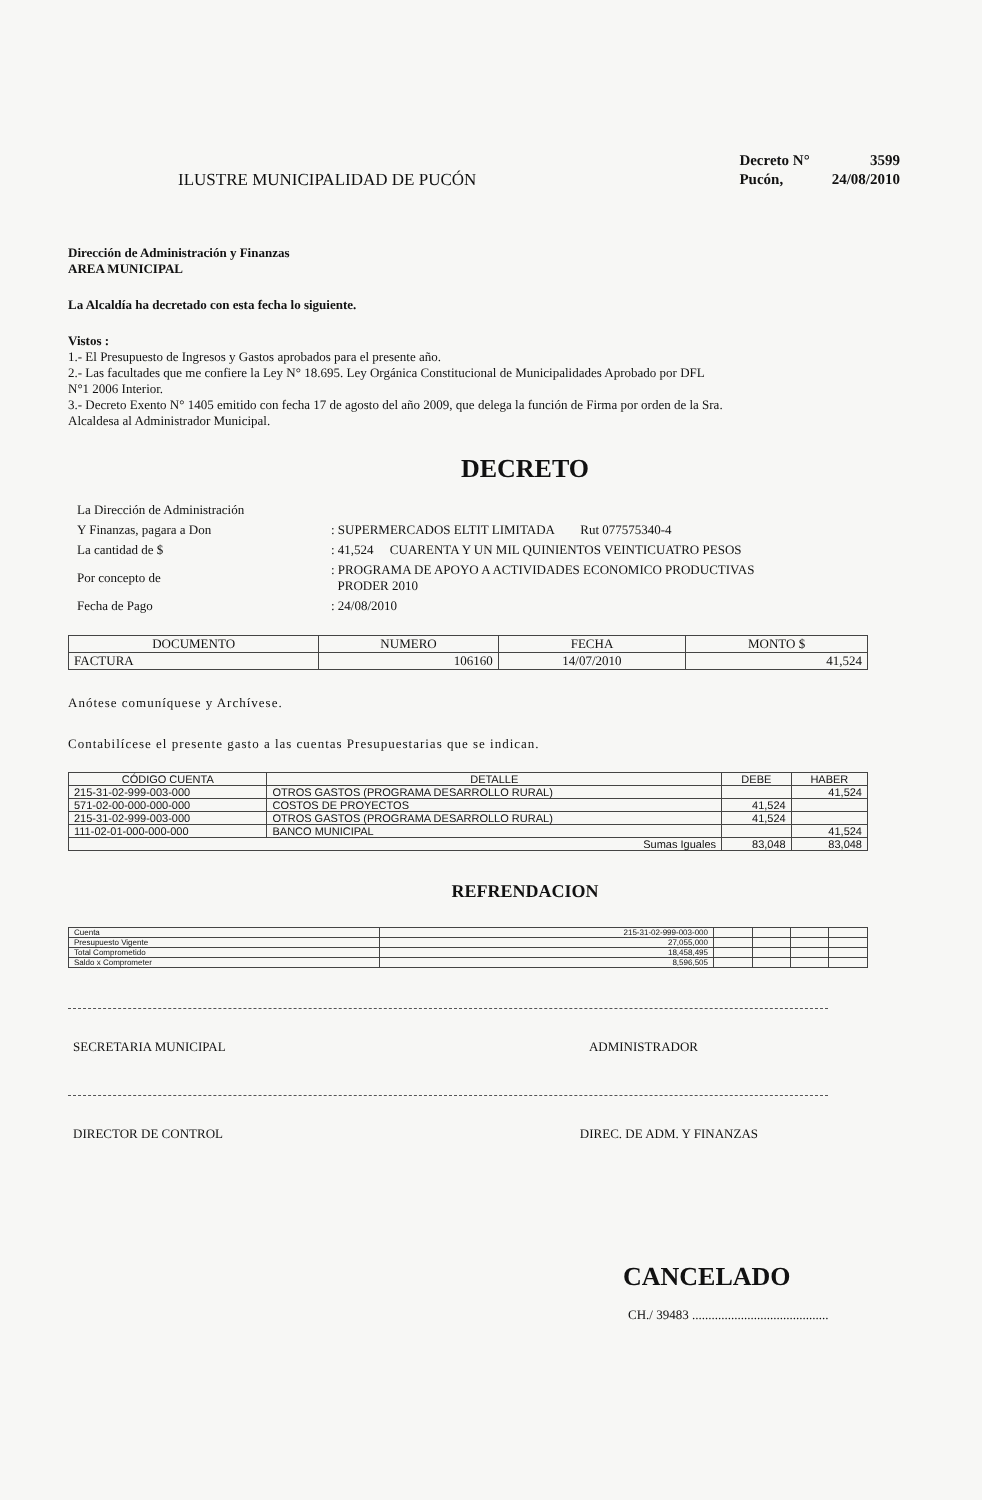ILUSTRE MUNICIPALIDAD DE PUCÓN
| Decreto N° | 3599 |
| Pucón, | 24/08/2010 |
Dirección de Administración y Finanzas
AREA MUNICIPAL
La Alcaldía ha decretado con esta fecha lo siguiente.
Vistos :
1.- El Presupuesto de Ingresos y Gastos aprobados para el presente año.
2.- Las facultades que me confiere la Ley N° 18.695. Ley Orgánica Constitucional de Municipalidades Aprobado por DFL
N°1 2006 Interior.
3.- Decreto Exento N° 1405 emitido con fecha 17 de agosto del año 2009, que delega la función de Firma por orden de la Sra.
Alcaldesa al Administrador Municipal.
DECRETO
| La Dirección de Administración | |
| Y Finanzas, pagara a Don | : SUPERMERCADOS ELTIT LIMITADA Rut 077575340-4 |
| La cantidad de $ | : 41,524 CUARENTA Y UN MIL QUINIENTOS VEINTICUATRO PESOS |
| Por concepto de | : PROGRAMA DE APOYO A ACTIVIDADES ECONOMICO PRODUCTIVAS PRODER 2010 |
| Fecha de Pago | : 24/08/2010 |
| DOCUMENTO | NUMERO | FECHA | MONTO $ |
| --- | --- | --- | --- |
| FACTURA | 106160 | 14/07/2010 | 41,524 |
Anótese comuníquese y Archívese.
Contabilícese el presente gasto a las cuentas Presupuestarias que se indican.
| CÓDIGO CUENTA | DETALLE | DEBE | HABER |
| --- | --- | --- | --- |
| 215-31-02-999-003-000 | OTROS GASTOS (PROGRAMA DESARROLLO RURAL) | | 41,524 |
| 571-02-00-000-000-000 | COSTOS DE PROYECTOS | 41,524 | |
| 215-31-02-999-003-000 | OTROS GASTOS (PROGRAMA DESARROLLO RURAL) | 41,524 | |
| 111-02-01-000-000-000 | BANCO MUNICIPAL | | 41,524 |
| Sumas Iguales | | 83,048 | 83,048 |
REFRENDACION
| Cuenta | 215-31-02-999-003-000 | | | | |
| Presupuesto Vigente | 27,055,000 | | | | |
| Total Comprometido | 18,458,495 | | | | |
| Saldo x Comprometer | 8,596,505 | | | | |
SECRETARIA MUNICIPAL ADMINISTRADOR
DIRECTOR DE CONTROL DIREC. DE ADM. Y FINANZAS
CANCELADO
CH./ 39483 ..........................................